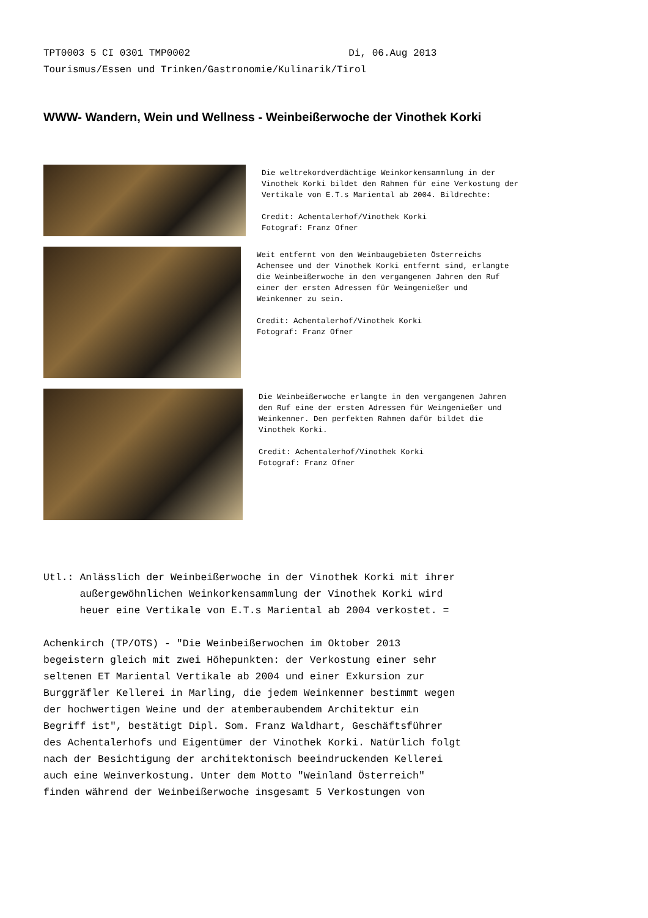TPT0003 5 CI 0301 TMP0002 Di, 06.Aug 2013 Tourismus/Essen und Trinken/Gastronomie/Kulinarik/Tirol
WWW- Wandern, Wein und Wellness - Weinbeißerwoche der Vinothek Korki
Die weltrekordverdächtige Weinkorkensammlung in der Vinothek Korki bildet den Rahmen für eine Verkostung der Vertikale von E.T.s Mariental ab 2004. Bildrechte: Credit: Achentalerhof/Vinothek Korki Fotograf: Franz Ofner
Weit entfernt von den Weinbaugebieten Österreichs Achensee und der Vinothek Korki entfernt sind, erlangte die Weinbeißerwoche in den vergangenen Jahren den Ruf einer der ersten Adressen für Weingenießer und Weinkenner zu sein. Credit: Achentalerhof/Vinothek Korki Fotograf: Franz Ofner
Die Weinbeißerwoche erlangte in den vergangenen Jahren den Ruf eine der ersten Adressen für Weingenießer und Weinkenner. Den perfekten Rahmen dafür bildet die Vinothek Korki. Credit: Achentalerhof/Vinothek Korki Fotograf: Franz Ofner
Utl.: Anlässlich der Weinbeißerwoche in der Vinothek Korki mit ihrer außergewöhnlichen Weinkorkensammlung der Vinothek Korki wird heuer eine Vertikale von E.T.s Mariental ab 2004 verkostet. = Achenkirch (TP/OTS) - "Die Weinbeißerwochen im Oktober 2013 begeistern gleich mit zwei Höhepunkten: der Verkostung einer sehr seltenen ET Mariental Vertikale ab 2004 und einer Exkursion zur Burggräfler Kellerei in Marling, die jedem Weinkenner bestimmt wegen der hochwertigen Weine und der atemberaubendem Architektur ein Begriff ist", bestätigt Dipl. Som. Franz Waldhart, Geschäftsführer des Achentalerhofs und Eigentümer der Vinothek Korki. Natürlich folgt nach der Besichtigung der architektonisch beeindruckenden Kellerei auch eine Weinverkostung. Unter dem Motto "Weinland Österreich" finden während der Weinbeißerwoche insgesamt 5 Verkostungen von